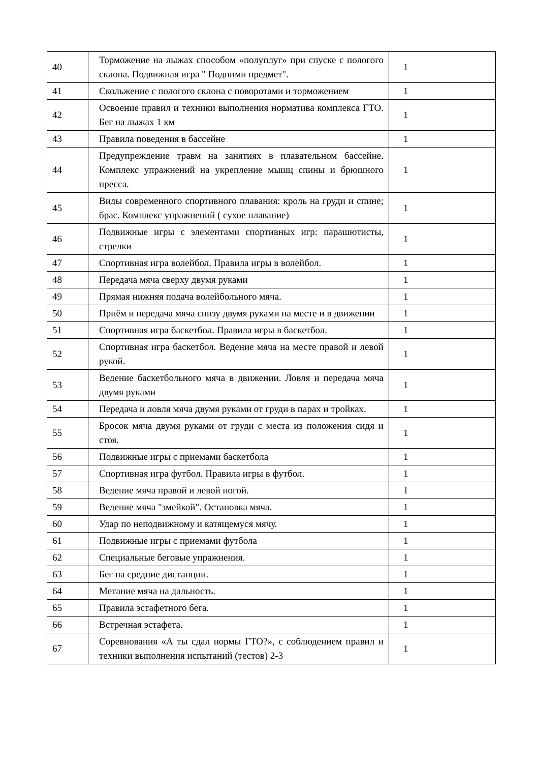| 40 | Торможение на лыжах способом «полуплуг» при спуске с пологого склона. Подвижная игра " Подними предмет". | 1 |
| 41 | Скольжение с пологого склона с поворотами и торможением | 1 |
| 42 | Освоение правил и техники выполнения норматива комплекса ГТО. Бег на лыжах 1 км | 1 |
| 43 | Правила поведения в бассейне | 1 |
| 44 | Предупреждение травм на занятиях в плавательном бассейне. Комплекс упражнений на укрепление мышц спины и брюшного пресса. | 1 |
| 45 | Виды современного спортивного плавания: кроль на груди и спине; брас. Комплекс упражнений ( сухое плавание) | 1 |
| 46 | Подвижные игры с элементами спортивных игр: парашютисты, стрелки | 1 |
| 47 | Спортивная игра волейбол. Правила игры в волейбол. | 1 |
| 48 | Передача мяча сверху двумя руками | 1 |
| 49 | Прямая нижняя подача волейбольного мяча. | 1 |
| 50 | Приём и передача мяча снизу двумя руками на месте и в движении | 1 |
| 51 | Спортивная игра баскетбол. Правила игры в баскетбол. | 1 |
| 52 | Спортивная игра баскетбол. Ведение мяча на месте правой и левой рукой. | 1 |
| 53 | Ведение баскетбольного мяча в движении. Ловля и передача мяча двумя руками | 1 |
| 54 | Передача и ловля мяча двумя руками от груди в парах и тройках. | 1 |
| 55 | Бросок мяча двумя руками от груди с места из положения сидя и стоя. | 1 |
| 56 | Подвижные игры с приемами баскетбола | 1 |
| 57 | Спортивная игра футбол. Правила игры в футбол. | 1 |
| 58 | Ведение мяча правой и левой ногой. | 1 |
| 59 | Ведение мяча "змейкой". Остановка мяча. | 1 |
| 60 | Удар по неподвижному и катящемуся мячу. | 1 |
| 61 | Подвижные игры с приемами футбола | 1 |
| 62 | Специальные беговые упражнения. | 1 |
| 63 | Бег на средние дистанции. | 1 |
| 64 | Метание мяча на дальность. | 1 |
| 65 | Правила эстафетного бега. | 1 |
| 66 | Встречная эстафета. | 1 |
| 67 | Соревнования «А ты сдал нормы ГТО?», с соблюдением правил и техники выполнения испытаний (тестов) 2-3 | 1 |